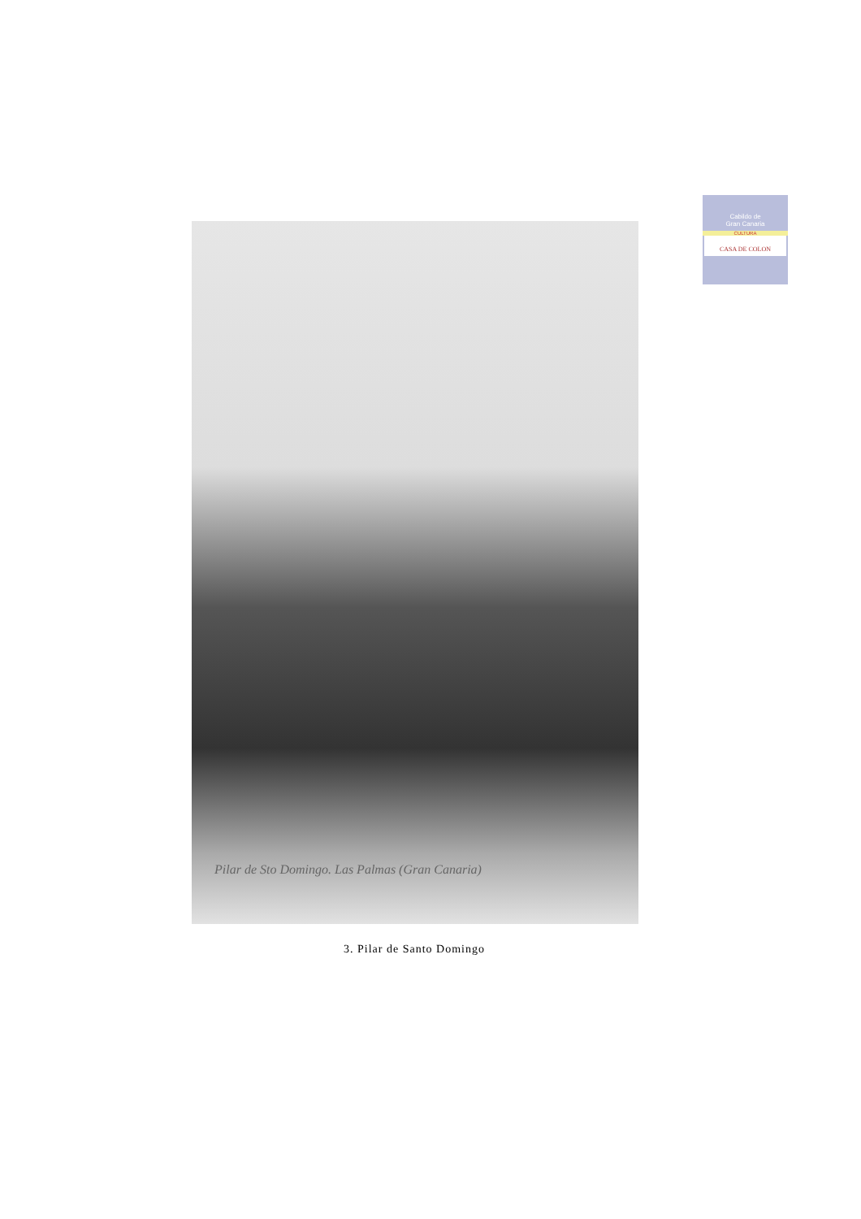Cabildo de
Gran Canaria
CULTURA
CASA DE COLON
Pilar de Sto Domingo. Las Palmas (Gran Canaria)
3. Pilar de Santo Domingo